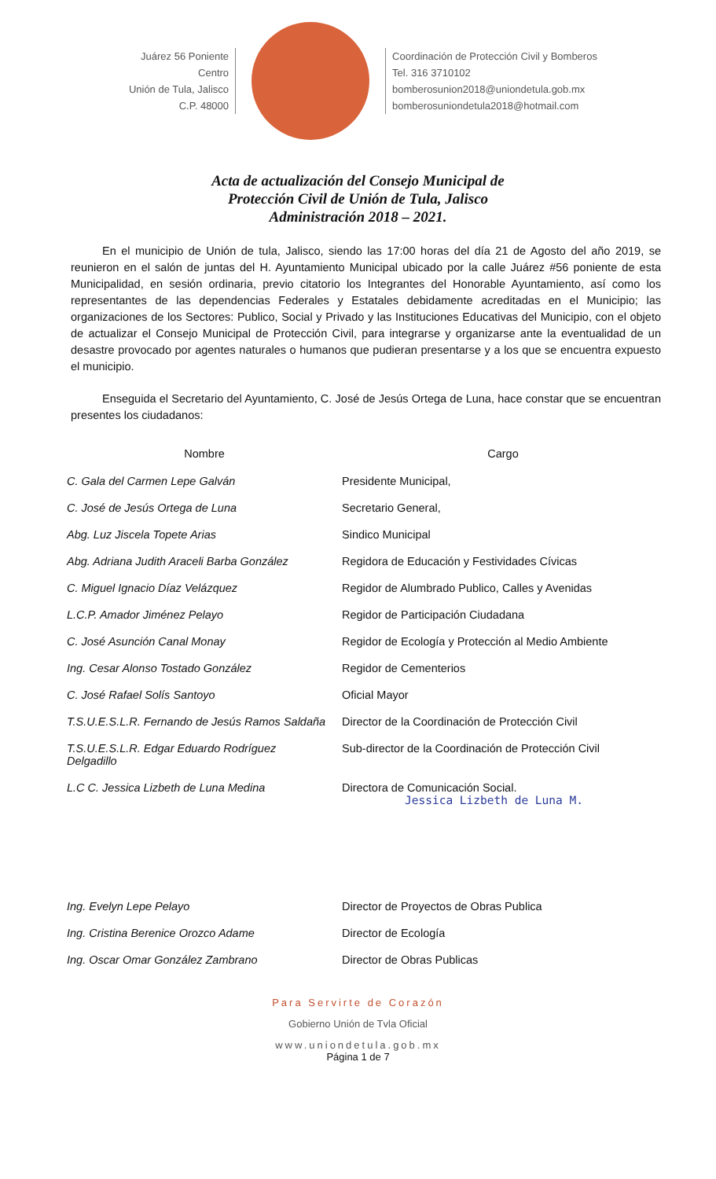Juárez 56 Poniente Centro
Unión de Tula, Jalisco
C.P. 48000
Coordinación de Protección Civil y Bomberos
Tel. 316 3710102
bomberosunion2018@uniondetula.gob.mx
bomberosuniondetula2018@hotmail.com
Acta de actualización del Consejo Municipal de
Protección Civil de Unión de Tula, Jalisco
Administración 2018 – 2021.
En el municipio de Unión de tula, Jalisco, siendo las 17:00 horas del día 21 de Agosto del año 2019, se reunieron en el salón de juntas del H. Ayuntamiento Municipal ubicado por la calle Juárez #56 poniente de esta Municipalidad, en sesión ordinaria, previo citatorio los Integrantes del Honorable Ayuntamiento, así como los representantes de las dependencias Federales y Estatales debidamente acreditadas en el Municipio; las organizaciones de los Sectores: Publico, Social y Privado y las Instituciones Educativas del Municipio, con el objeto de actualizar el Consejo Municipal de Protección Civil, para integrarse y organizarse ante la eventualidad de un desastre provocado por agentes naturales o humanos que pudieran presentarse y a los que se encuentra expuesto el municipio.
Enseguida el Secretario del Ayuntamiento, C. José de Jesús Ortega de Luna, hace constar que se encuentran presentes los ciudadanos:
| Nombre | Cargo |
| --- | --- |
| C. Gala del Carmen Lepe Galván | Presidente Municipal, |
| C. José de Jesús Ortega de Luna | Secretario General, |
| Abg. Luz Jiscela Topete Arias | Sindico Municipal |
| Abg. Adriana Judith Araceli Barba González | Regidora de Educación y Festividades Cívicas |
| C. Miguel Ignacio Díaz Velázquez | Regidor de Alumbrado Publico, Calles y Avenidas |
| L.C.P. Amador Jiménez Pelayo | Regidor de Participación Ciudadana |
| C. José Asunción Canal Monay | Regidor de Ecología y Protección al Medio Ambiente |
| Ing. Cesar Alonso Tostado González | Regidor de Cementerios |
| C. José Rafael Solís Santoyo | Oficial Mayor |
| T.S.U.E.S.L.R. Fernando de Jesús Ramos Saldaña | Director de la Coordinación de Protección Civil |
| T.S.U.E.S.L.R. Edgar Eduardo Rodríguez Delgadillo | Sub-director de la Coordinación de Protección Civil |
| L.C C. Jessica Lizbeth de Luna Medina | Directora de Comunicación Social. Jessica Lizbeth de Luna M. |
| Ing. Evelyn Lepe Pelayo | Director de Proyectos de Obras Publica |
| Ing. Cristina Berenice Orozco Adame | Director de Ecología |
| Ing. Oscar Omar González Zambrano | Director de Obras Publicas |
Para Servirte de Corazón
Gobierno Unión de Tvla Oficial
www.uniondetula.gob.mx
Página 1 de 7